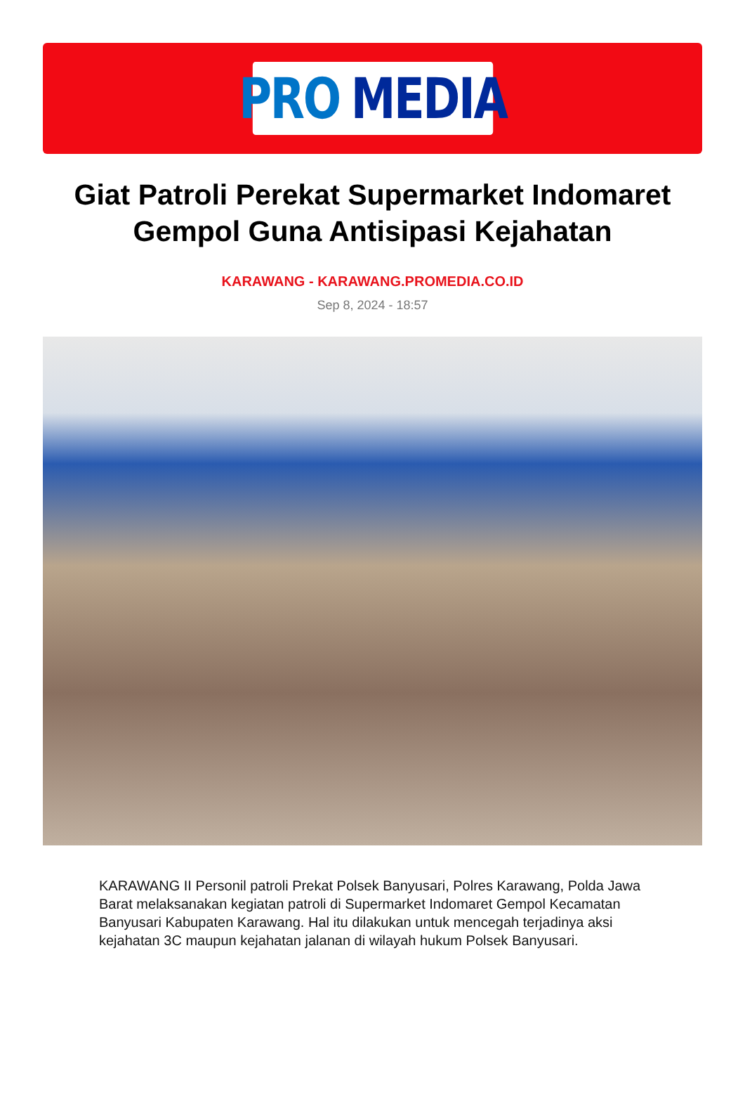PRO MEDIA
Giat Patroli Perekat Supermarket Indomaret Gempol Guna Antisipasi Kejahatan
KARAWANG - KARAWANG.PROMEDIA.CO.ID
Sep 8, 2024 - 18:57
KARAWANG II Personil patroli Prekat Polsek Banyusari, Polres Karawang, Polda Jawa Barat melaksanakan kegiatan patroli di Supermarket Indomaret Gempol Kecamatan Banyusari Kabupaten Karawang. Hal itu dilakukan untuk mencegah terjadinya aksi kejahatan 3C maupun kejahatan jalanan di wilayah hukum Polsek Banyusari.